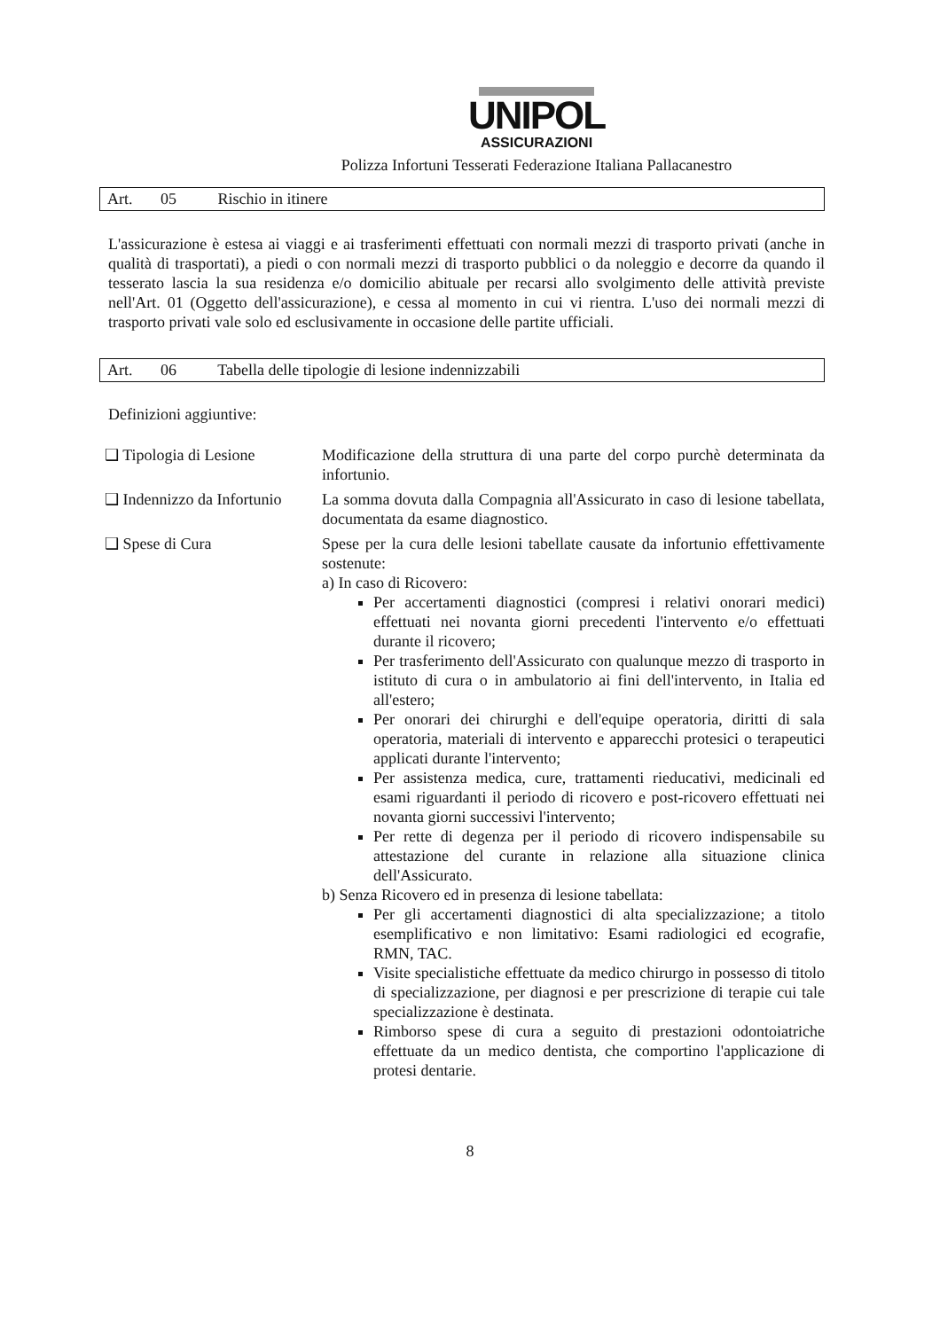UNIPOL
ASSICURAZIONI
Polizza Infortuni Tesserati Federazione Italiana Pallacanestro
Art. 05 Rischio in itinere
L'assicurazione è estesa ai viaggi e ai trasferimenti effettuati con normali mezzi di trasporto privati (anche in qualità di trasportati), a piedi o con normali mezzi di trasporto pubblici o da noleggio e decorre da quando il tesserato lascia la sua residenza e/o domicilio abituale per recarsi allo svolgimento delle attività previste nell'Art. 01 (Oggetto dell'assicurazione), e cessa al momento in cui vi rientra. L'uso dei normali mezzi di trasporto privati vale solo ed esclusivamente in occasione delle partite ufficiali.
Art. 06 Tabella delle tipologie di lesione indennizzabili
Definizioni aggiuntive:
❑ Tipologia di Lesione Modificazione della struttura di una parte del corpo purchè determinata da infortunio.
❑ Indennizzo da Infortunio
La somma dovuta dalla Compagnia all'Assicurato in caso di lesione tabellata, documentata da esame diagnostico.
❑ Spese di Cura Spese per la cura delle lesioni tabellate causate da infortunio effettivamente sostenute:
a) In caso di Ricovero:
Per accertamenti diagnostici (compresi i relativi onorari medici) effettuati nei novanta giorni precedenti l'intervento e/o effettuati durante il ricovero;
Per trasferimento dell'Assicurato con qualunque mezzo di trasporto in istituto di cura o in ambulatorio ai fini dell'intervento, in Italia ed all'estero;
Per onorari dei chirurghi e dell'equipe operatoria, diritti di sala operatoria, materiali di intervento e apparecchi protesici o terapeutici applicati durante l'intervento;
Per assistenza medica, cure, trattamenti rieducativi, medicinali ed esami riguardanti il periodo di ricovero e post-ricovero effettuati nei novanta giorni successivi l'intervento;
Per rette di degenza per il periodo di ricovero indispensabile su attestazione del curante in relazione alla situazione clinica dell'Assicurato.
b) Senza Ricovero ed in presenza di lesione tabellata:
Per gli accertamenti diagnostici di alta specializzazione; a titolo esemplificativo e non limitativo: Esami radiologici ed ecografie, RMN, TAC.
Visite specialistiche effettuate da medico chirurgo in possesso di titolo di specializzazione, per diagnosi e per prescrizione di terapie cui tale specializzazione è destinata.
Rimborso spese di cura a seguito di prestazioni odontoiatriche effettuate da un medico dentista, che comportino l'applicazione di protesi dentarie.
8